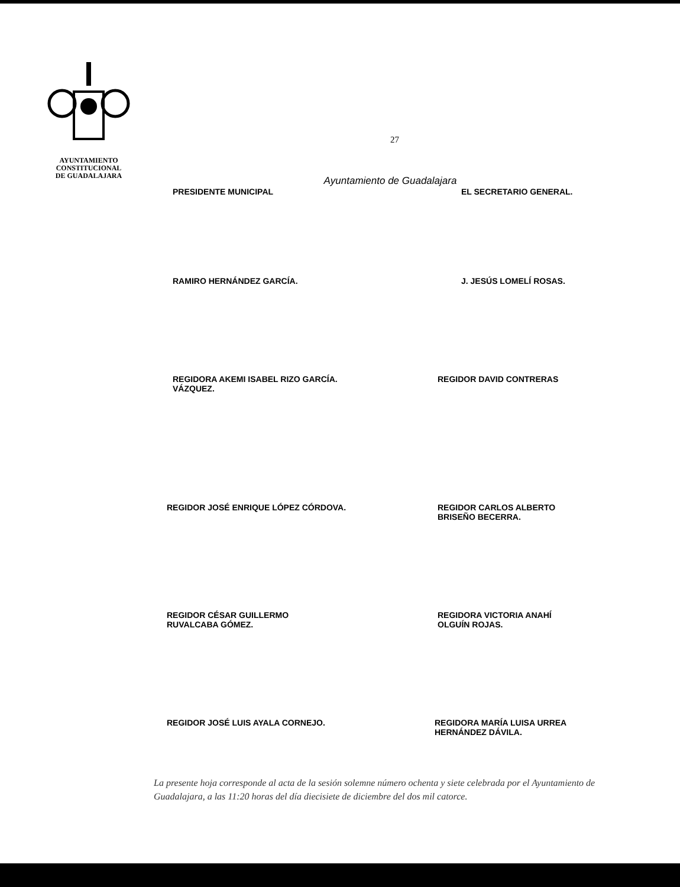AYUNTAMIENTO
CONSTITUCIONAL
DE GUADALAJARA
27
Ayuntamiento de Guadalajara
PRESIDENTE MUNICIPAL EL SECRETARIO GENERAL.
RAMIRO HERNÁNDEZ GARCÍA. J. JESÚS LOMELÍ ROSAS.
REGIDORA AKEMI ISABEL RIZO GARCÍA.
VÁZQUEZ.
REGIDOR DAVID CONTRERAS
REGIDOR JOSÉ ENRIQUE LÓPEZ CÓRDOVA. REGIDOR CARLOS ALBERTO
BRISEÑO BECERRA.
REGIDOR CÉSAR GUILLERMO
RUVALCABA GÓMEZ.
REGIDORA VICTORIA ANAHÍ
OLGUÍN ROJAS.
REGIDOR JOSÉ LUIS AYALA CORNEJO. REGIDORA MARÍA LUISA URREA
HERNÁNDEZ DÁVILA.
La presente hoja corresponde al acta de la sesión solemne número ochenta y siete celebrada por el Ayuntamiento de Guadalajara, a las 11:20 horas del día diecisiete de diciembre del dos mil catorce.